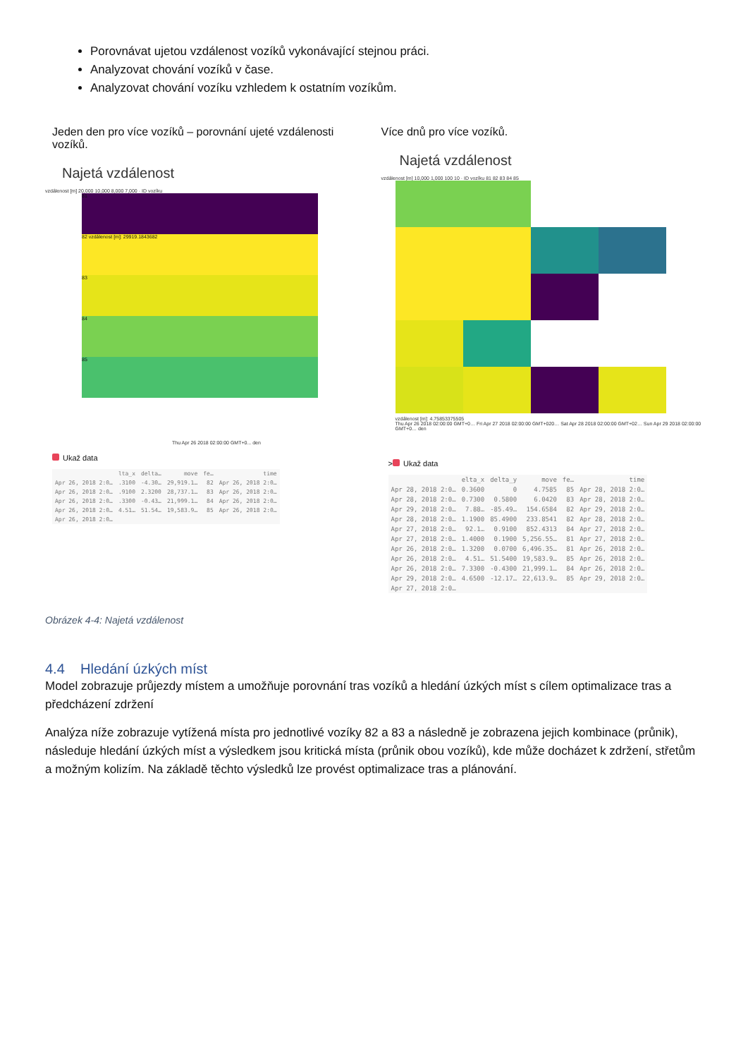Porovnávat ujetou vzdálenost vozíků vykonávající stejnou práci.
Analyzovat chování vozíků v čase.
Analyzovat chování vozíku vzhledem k ostatním vozíkům.
Jeden den pro více vozíků – porovnání ujeté vzdálenosti vozíků.
Najetá vzdálenost
vzdálenost [m] 20,000 10,000 8,000 7,000 · ID vozíku
81
82 vzdálenost [m]: 29919.1843682
83
84
85
Thu Apr 26 2018 02:00:00 GMT+0... den
Ukaž data
| | lta_x | delta… | move | fe… | time |
| --- | --- | --- | --- | --- | --- |
| Apr 26, 2018 2:0… | .3100 | -4.30… | 29,919.1… | 82 | Apr 26, 2018 2:0… |
| Apr 26, 2018 2:0… | .9100 | 2.3200 | 28,737.1… | 83 | Apr 26, 2018 2:0… |
| Apr 26, 2018 2:0… | .3300 | -0.43… | 21,999.1… | 84 | Apr 26, 2018 2:0… |
| Apr 26, 2018 2:0… | 4.51… | 51.54… | 19,583.9… | 85 | Apr 26, 2018 2:0… |
| Apr 26, 2018 2:0… | | | | | |
Více dnů pro více vozíků.
Najetá vzdálenost
vzdálenost [m] 10,000 1,000 100 10 · ID vozíku 81 82 83 84 85
vzdálenost [m]: 4.75853375505
Thu Apr 26 2018 02:00:00 GMT+0… Fri Apr 27 2018 02:00:00 GMT+020… Sat Apr 28 2018 02:00:00 GMT+02… Sun Apr 29 2018 02:00:00 GMT+0… den
> Ukaž data
| | elta_x | delta_y | move | fe… | time |
| --- | --- | --- | --- | --- | --- |
| Apr 28, 2018 2:0… | 0.3600 | 0 | 4.7585 | 85 | Apr 28, 2018 2:0… |
| Apr 28, 2018 2:0… | 0.7300 | 0.5800 | 6.0420 | 83 | Apr 28, 2018 2:0… |
| Apr 29, 2018 2:0… | 7.88… | -85.49… | 154.6584 | 82 | Apr 29, 2018 2:0… |
| Apr 28, 2018 2:0… | 1.1900 | 85.4900 | 233.8541 | 82 | Apr 28, 2018 2:0… |
| Apr 27, 2018 2:0… | 92.1… | 0.9100 | 852.4313 | 84 | Apr 27, 2018 2:0… |
| Apr 27, 2018 2:0… | 1.4000 | 0.1900 | 5,256.55… | 81 | Apr 27, 2018 2:0… |
| Apr 26, 2018 2:0… | 1.3200 | 0.0700 | 6,496.35… | 81 | Apr 26, 2018 2:0… |
| Apr 26, 2018 2:0… | 4.51… | 51.5400 | 19,583.9… | 85 | Apr 26, 2018 2:0… |
| Apr 26, 2018 2:0… | 7.3300 | -0.4300 | 21,999.1… | 84 | Apr 26, 2018 2:0… |
| Apr 29, 2018 2:0… | 4.6500 | -12.17… | 22,613.9… | 85 | Apr 29, 2018 2:0… |
| Apr 27, 2018 2:0… | | | | | |
Obrázek 4-4: Najetá vzdálenost
4.4 Hledání úzkých míst
Model zobrazuje průjezdy místem a umožňuje porovnání tras vozíků a hledání úzkých míst s cílem optimalizace tras a předcházení zdržení
Analýza níže zobrazuje vytížená místa pro jednotlivé vozíky 82 a 83 a následně je zobrazena jejich kombinace (průnik), následuje hledání úzkých míst a výsledkem jsou kritická místa (průnik obou vozíků), kde může docházet k zdržení, střetům a možným kolizím. Na základě těchto výsledků lze provést optimalizace tras a plánování.